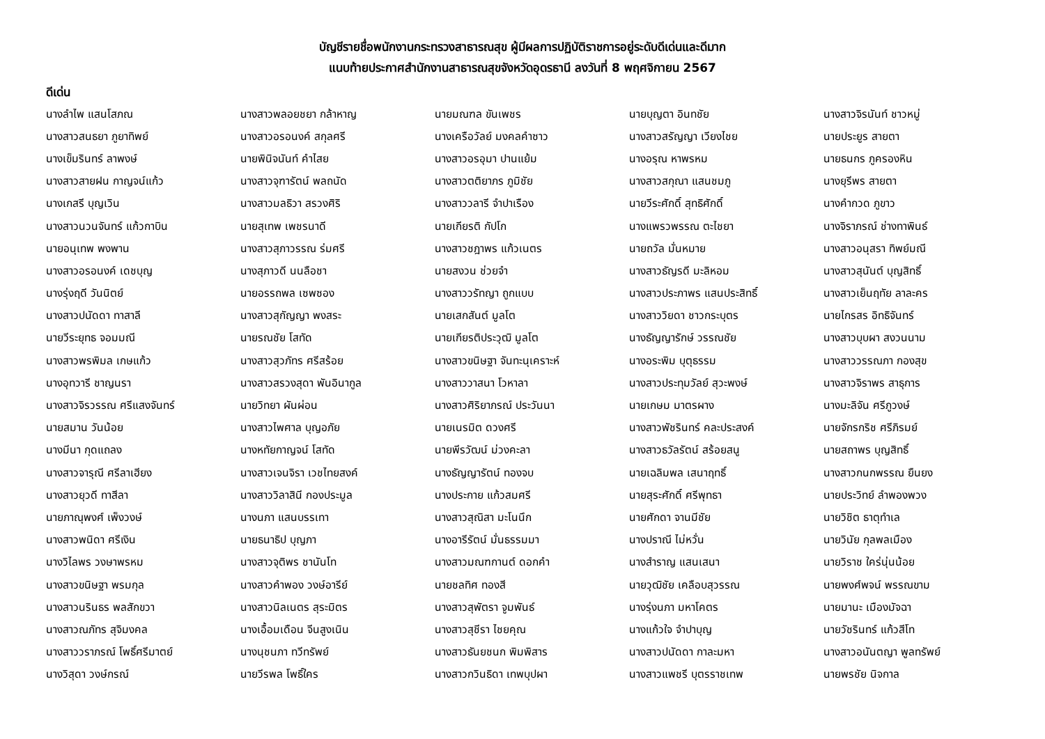บัญชีรายชื่อพนักงานกระทรวงสาธารณสุข ผู้มีผลการปฏิบัติราชการอยู่ระดับดีเด่นและดีมาก
แนบท้ายประกาศสำนักงานสาธารณสุขจังหวัดอุดรธานี ลงวันที่ 8 พฤศจิกายน 2567
ดีเด่น
| นางลำไพ แสนโสภณ | นางสาวพลอยชยา กล้าหาญ | นายมณฑล ขันเพชร | นายบุญตา อินทชัย | นางสาวจิรนันท์ ชาวหมู่ |
| นางสาวสนธยา ภูยาทิพย์ | นางสาวอรอนงค์ สกุลศรี | นางเครือวัลย์ มงคลคำซาว | นางสาวสรัญญา เวียงไชย | นายประยูร สายตา |
| นางเข็มรินทร์ ลาพงษ์ | นายพินิจนันท์ คำไสย | นางสาวอรอุมา ปานแย้ม | นางอรุณ หาพรหม | นายธนกร ภูครองหิน |
| นางสาวสายฝน กาญจน์แก้ว | นางสาวจุฑารัตน์ พลถนัด | นางสาวตติยาภร ภูมิชัย | นางสาวสกุณา แสนชมภู | นางยุรีพร สายตา |
| นางเกสรี บุญเวิน | นางสาวมลธิวา สรวงศิริ | นางสาววลารี จำปาเรือง | นายวีระศักดิ์ สุทธิศักดิ์ | นางคำกวด ภูขาว |
| นางสาวนวนจันทร์ แก้วกาบิน | นายสุเทพ เพชรนาดี | นายเกียรติ กัปโก | นางแพรวพรรณ ตะไชยา | นางจิราภรณ์ ช่างทาพินธ์ |
| นายอนุเทพ พงพาน | นางสาวสุภาวรรณ ร่มศรี | นางสาวชฎาพร แก้วเนตร | นายถวัล มั่นหมาย | นางสาวอนุสรา ทิพย์มณี |
| นางสาวอรอนงค์ เดชบุญ | นางสุภาวดี นนลือชา | นายสงวน ช่วยจำ | นางสาวธัญรดี มะลิหอม | นางสาวสุนันต์ บุญสิทธิ์ |
| นางรุ่งฤดี วันนิตย์ | นายอรรถพล เซพซอง | นางสาววรัทญา ถูกแบบ | นางสาวประภาพร แสนประสิทธิ์ | นางสาวเย็นฤทัย ลาละคร |
| นางสาวปนัดดา ทาสาลี | นางสาวสุกัญญา พงสระ | นายเสกสันต์ มูลโต | นางสาววิยดา ชาวกระบุตร | นายไกรสร อิทธิจันทร์ |
| นายวีระยุทธ จอมมณี | นายรณชัย โสทัด | นายเกียรติประวุฒิ มูลโต | นางธัญญารักษ์ วรรณชัย | นางสาวบุบผา สงวนนาม |
| นางสาวพรพิมล เกษแก้ว | นางสาวสุวภัทร ศรีสร้อย | นางสาวขนิษฐา จันทะนุเคราะห์ | นางอระพิม บุตุธรรม | นางสาววรรณภา กองสุข |
| นางอุทวารี ชาญนรา | นางสาวสรวงสุดา พันอินากูล | นางสาววาสนา โวหาลา | นางสาวประทุมวัลย์ สุวะพงษ์ | นางสาวจิราพร สาธุการ |
| นางสาวจิรวรรณ ศรีแสงจันทร์ | นายวิทยา ผันผ่อน | นางสาวศิริยาภรณ์ ประวันนา | นายเกษม มาตรผาง | นางมะลิจัน ศรีภูวงษ์ |
| นายสมาน วันน้อย | นางสาวไพศาล บุญอภัย | นายเนรมิต ดวงศรี | นางสาวพัชรินทร์ คละประสงค์ | นายจักรกริช ศรีภิรมย์ |
| นางมีนา กุดแถลง | นางหทัยกาญจน์ โสทัด | นายพีรวัฒน์ ม่วงคะลา | นางสาวธวัลรัตน์ สร้อยสนู | นายสถาพร บุญสิทธิ์ |
| นางสาวจารุณี ศรีลาเฮียง | นางสาวเจนจิรา เวชไทยสงค์ | นางธัญญารัตน์ ทองจบ | นายเฉลิมพล เสนาฤทธิ์ | นางสาวกนกพรรณ ยืนยง |
| นางสาวยุวดี ทาสีลา | นางสาววิลาสินี กองประมูล | นางประกาย แก้วสมศรี | นายสุระศักดิ์ ศรีพุทธา | นายประวิทย์ ลำพองพวง |
| นายภาณุพงศ์ เพ็งวงษ์ | นางนภา แสนบรรเทา | นางสาวสุณิสา มะโนนึก | นายศักดา จานมีชัย | นายวิชิต ธาตุทำเล |
| นางสาวพนิดา ศรีเงิน | นายธนาธิป บุญภา | นางอารีรัตน์ มั่นธรรมมา | นางปราณี ไม่หวั่น | นายวินัย กุลพลเมือง |
| นางวิไลพร วงษาพรหม | นางสาวจุติพร ชานันโท | นางสาวมณฑกานต์ ดอกคำ | นางสำราญ แสนเสนา | นายวิราช ใคร่นุ่นน้อย |
| นางสาวขนิษฐา พรมกุล | นางสาวคำพอง วงษ์อารีย์ | นายชลทิศ ทองสี | นายวุฒิชัย เคลือบสุวรรณ | นายพงศ์พจน์ พรรณขาม |
| นางสาวนรินธร พลสักขวา | นางสาวนิลเนตร สุระมิตร | นางสาวสุพัตรา จูมพันธ์ | นางรุ่งนภา มหาโคตร | นายมานะ เมืองมัจฉา |
| นางสาวณภัทร สุจิมงคล | นางเอื้อมเดือน จีนสูงเนิน | นางสาวสุชีรา ไชยคุณ | นางแก้วใจ จำปาบุญ | นายวัชรินทร์ แก้วสีโท |
| นางสาววราภรณ์ โพธิ์ศรีมาตย์ | นางนุชนภา ทวีทรัพย์ | นางสาวธันยชนก พิมพิสาร | นางสาวปนัดดา กาละมหา | นางสาวอนันตญา พูลทรัพย์ |
| นางวิสุดา วงษ์กรณ์ | นายวีรพล โพธิ์ใคร | นางสาวกวินธิดา เทพบุปผา | นางสาวแพชรี บุตรราชเทพ | นายพรชัย นิจกาล |